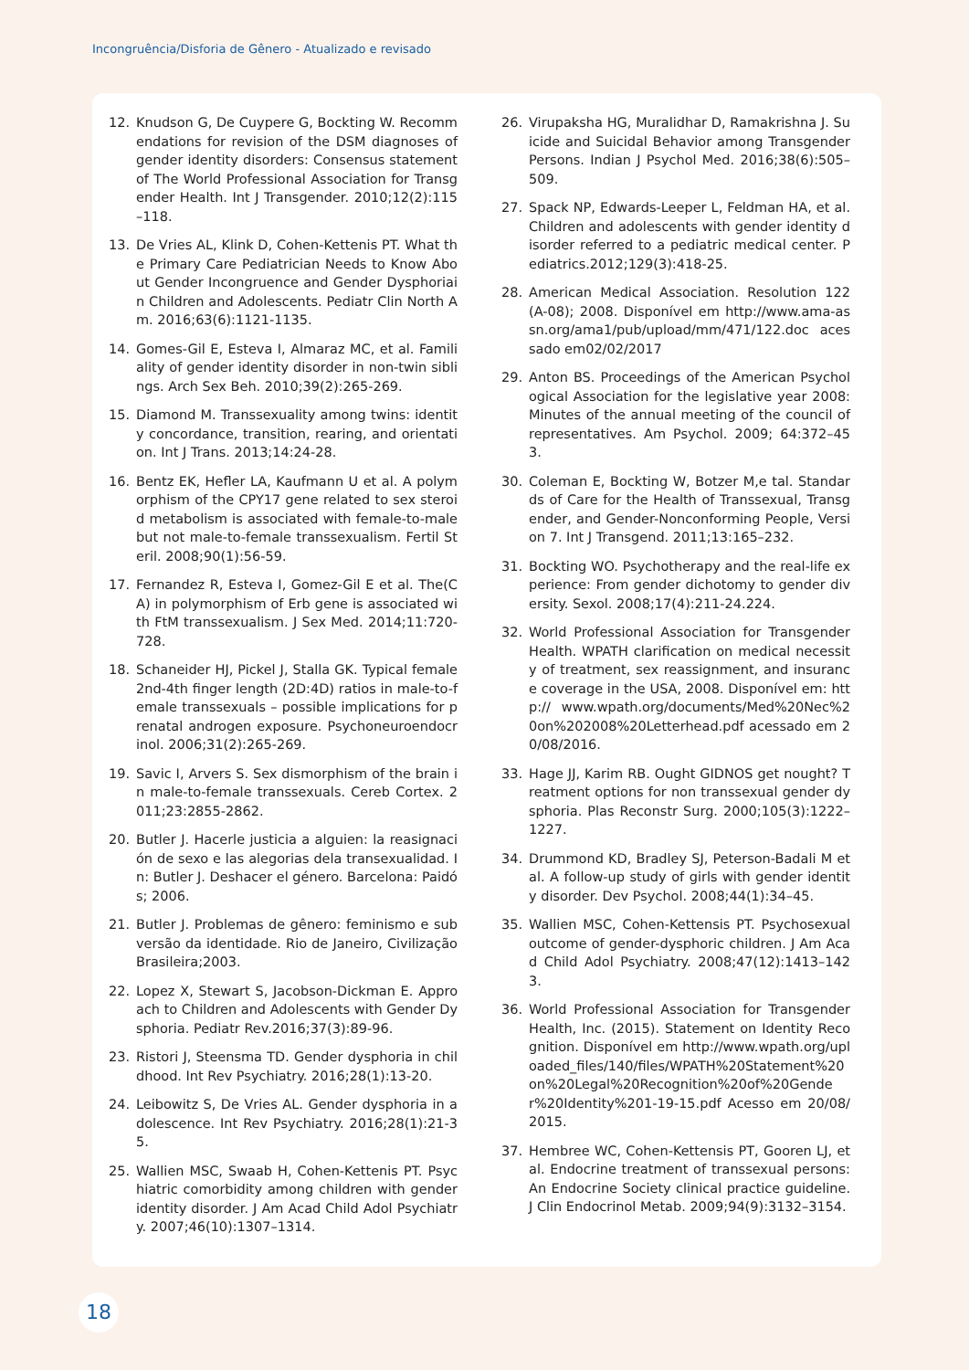Incongruência/Disforia de Gênero - Atualizado e revisado
12. Knudson G, De Cuypere G, Bockting W. Recommendations for revision of the DSM diagnoses of gender identity disorders: Consensus statement of The World Professional Association for Transgender Health. Int J Transgender. 2010;12(2):115–118.
13. De Vries AL, Klink D, Cohen-Kettenis PT. What the Primary Care Pediatrician Needs to Know About Gender Incongruence and Gender Dysphoriain Children and Adolescents. Pediatr Clin North Am. 2016;63(6):1121-1135.
14. Gomes-Gil E, Esteva I, Almaraz MC, et al. Familiality of gender identity disorder in non-twin siblings. Arch Sex Beh. 2010;39(2):265-269.
15. Diamond M. Transsexuality among twins: identity concordance, transition, rearing, and orientation. Int J Trans. 2013;14:24-28.
16. Bentz EK, Hefler LA, Kaufmann U et al. A polymorphism of the CPY17 gene related to sex steroid metabolism is associated with female-to-male but not male-to-female transsexualism. Fertil Steril. 2008;90(1):56-59.
17. Fernandez R, Esteva I, Gomez-Gil E et al. The(CA) in polymorphism of Erb gene is associated with FtM transsexualism. J Sex Med. 2014;11:720-728.
18. Schaneider HJ, Pickel J, Stalla GK. Typical female 2nd-4th finger length (2D:4D) ratios in male-to-female transsexuals – possible implications for prenatal androgen exposure. Psychoneuroendocrinol. 2006;31(2):265-269.
19. Savic I, Arvers S. Sex dismorphism of the brain in male-to-female transsexuals. Cereb Cortex. 2011;23:2855-2862.
20. Butler J. Hacerle justicia a alguien: la reasignación de sexo e las alegorias dela transexualidad. In: Butler J. Deshacer el género. Barcelona: Paidós; 2006.
21. Butler J. Problemas de gênero: feminismo e subversão da identidade. Rio de Janeiro, Civilização Brasileira;2003.
22. Lopez X, Stewart S, Jacobson-Dickman E. Approach to Children and Adolescents with Gender Dysphoria. Pediatr Rev.2016;37(3):89-96.
23. Ristori J, Steensma TD. Gender dysphoria in childhood. Int Rev Psychiatry. 2016;28(1):13-20.
24. Leibowitz S, De Vries AL. Gender dysphoria in adolescence. Int Rev Psychiatry. 2016;28(1):21-35.
25. Wallien MSC, Swaab H, Cohen-Kettenis PT. Psychiatric comorbidity among children with gender identity disorder. J Am Acad Child Adol Psychiatry. 2007;46(10):1307–1314.
26. Virupaksha HG, Muralidhar D, Ramakrishna J. Suicide and Suicidal Behavior among Transgender Persons. Indian J Psychol Med. 2016;38(6):505–509.
27. Spack NP, Edwards-Leeper L, Feldman HA, et al. Children and adolescents with gender identity disorder referred to a pediatric medical center. Pediatrics.2012;129(3):418-25.
28. American Medical Association. Resolution 122 (A-08); 2008. Disponível em http://www.ama-assn.org/ama1/pub/upload/mm/471/122.doc acessado em02/02/2017
29. Anton BS. Proceedings of the American Psychological Association for the legislative year 2008: Minutes of the annual meeting of the council of representatives. Am Psychol. 2009; 64:372–453.
30. Coleman E, Bockting W, Botzer M,e tal. Standards of Care for the Health of Transsexual, Transgender, and Gender-Nonconforming People, Version 7. Int J Transgend. 2011;13:165–232.
31. Bockting WO. Psychotherapy and the real-life experience: From gender dichotomy to gender diversity. Sexol. 2008;17(4):211-24.224.
32. World Professional Association for Transgender Health. WPATH clarification on medical necessity of treatment, sex reassignment, and insurance coverage in the USA, 2008. Disponível em: http:// www.wpath.org/documents/Med%20Nec%20on%202008%20Letterhead.pdf acessado em 20/08/2016.
33. Hage JJ, Karim RB. Ought GIDNOS get nought? Treatment options for non transsexual gender dysphoria. Plas Reconstr Surg. 2000;105(3):1222–1227.
34. Drummond KD, Bradley SJ, Peterson-Badali M et al. A follow-up study of girls with gender identity disorder. Dev Psychol. 2008;44(1):34–45.
35. Wallien MSC, Cohen-Kettensis PT. Psychosexual outcome of gender-dysphoric children. J Am Acad Child Adol Psychiatry. 2008;47(12):1413–1423.
36. World Professional Association for Transgender Health, Inc. (2015). Statement on Identity Recognition. Disponível em http://www.wpath.org/uploaded_files/140/files/WPATH%20Statement%20on%20Legal%20Recognition%20of%20Gender%20Identity%201-19-15.pdf Acesso em 20/08/2015.
37. Hembree WC, Cohen-Kettensis PT, Gooren LJ, et al. Endocrine treatment of transsexual persons: An Endocrine Society clinical practice guideline. J Clin Endocrinol Metab. 2009;94(9):3132–3154.
18